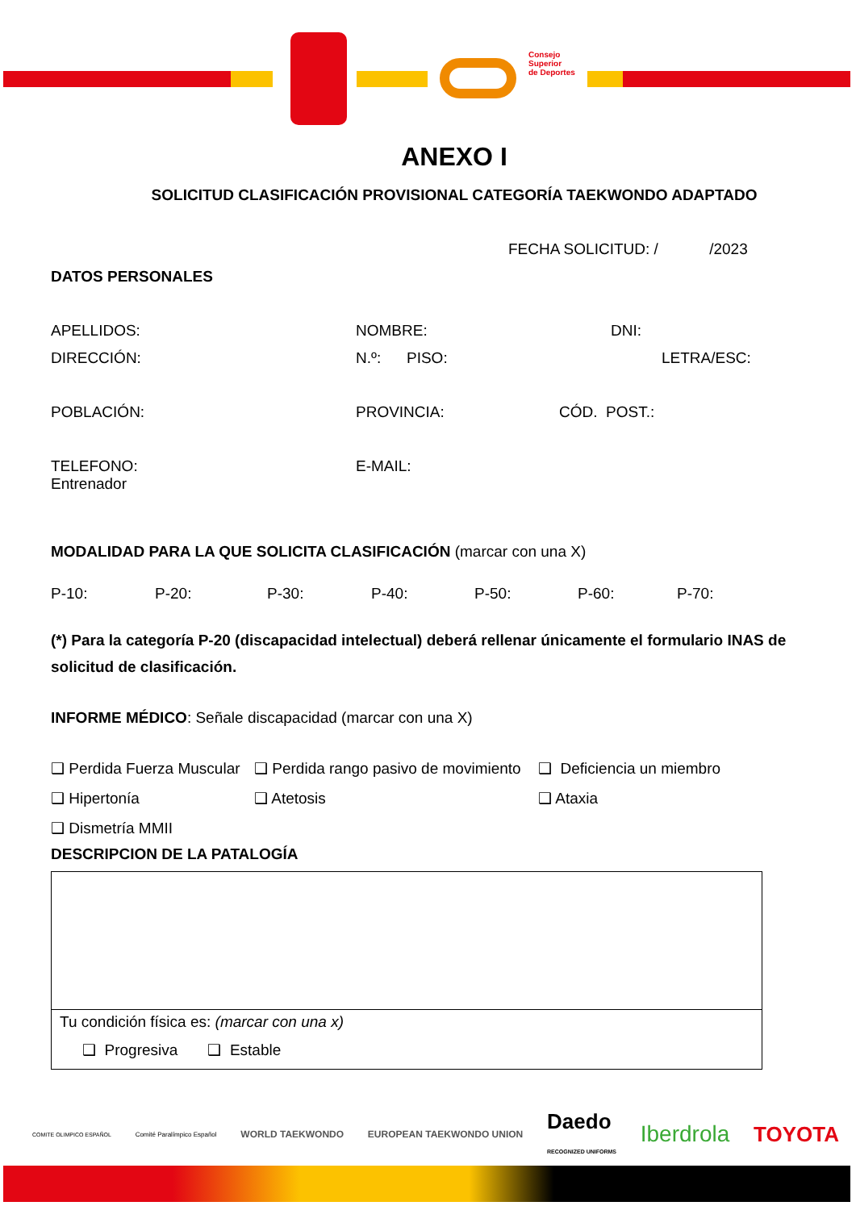Consejo
Superior
de Deportes
ANEXO I
SOLICITUD CLASIFICACIÓN PROVISIONAL CATEGORÍA TAEKWONDO ADAPTADO
FECHA SOLICITUD: / /2023
DATOS PERSONALES
APELLIDOS: NOMBRE: DNI:
DIRECCIÓN: N.º: PISO: LETRA/ESC:
POBLACIÓN: PROVINCIA: CÓD. POST.:
TELEFONO:
Entrenador E-MAIL:
MODALIDAD PARA LA QUE SOLICITA CLASIFICACIÓN (marcar con una X)
P-10: P-20: P-30: P-40: P-50: P-60: P-70:
(*) Para la categoría P-20 (discapacidad intelectual) deberá rellenar únicamente el formulario INAS de solicitud de clasificación.
INFORME MÉDICO: Señale discapacidad (marcar con una X)
❑ Perdida Fuerza Muscular ❑ Perdida rango pasivo de movimiento ❑ Deficiencia un miembro
❑ Hipertonía ❑ Atetosis ❑ Ataxia
❑ Dismetría MMII
DESCRIPCION DE LA PATALOGÍA
Tu condición física es: (marcar con una x)
❑ Progresiva ❑ Estable
COMITE OLIMPICO ESPAÑOL Comité Paralímpico Español WORLD TAEKWONDO EUROPEAN TAEKWONDO UNION Daedo
RECOGNIZED UNIFORMS Iberdrola TOYOTA